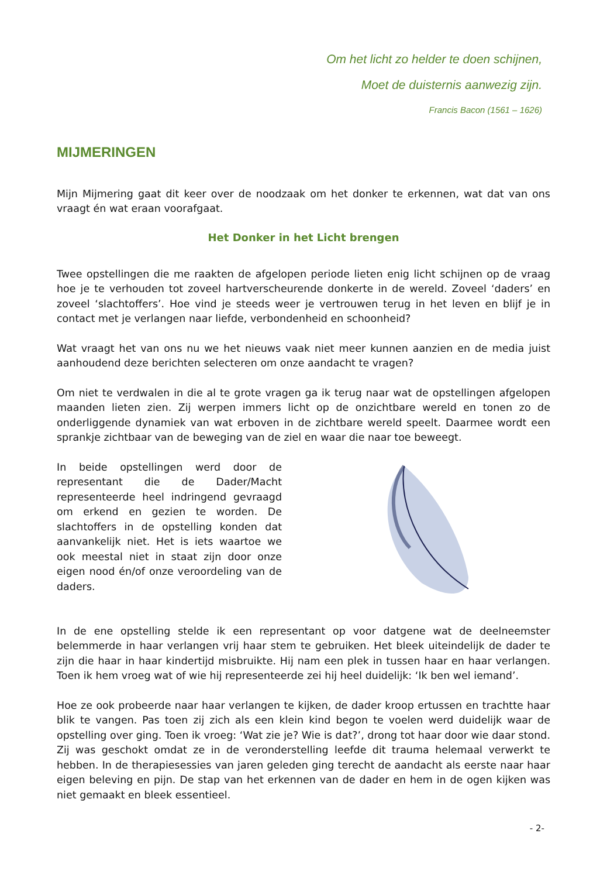Om het licht zo helder te doen schijnen,
Moet de duisternis aanwezig zijn.
Francis Bacon (1561 – 1626)
MIJMERINGEN
Mijn Mijmering gaat dit keer over de noodzaak om het donker te erkennen, wat dat van ons vraagt én wat eraan voorafgaat.
Het Donker in het Licht brengen
Twee opstellingen die me raakten de afgelopen periode lieten enig licht schijnen op de vraag hoe je te verhouden tot zoveel hartverscheurende donkerte in de wereld. Zoveel ‘daders’ en zoveel ‘slachtoffers’. Hoe vind je steeds weer je vertrouwen terug in het leven en blijf je in contact met je verlangen naar liefde, verbondenheid en schoonheid?
Wat vraagt het van ons nu we het nieuws vaak niet meer kunnen aanzien en de media juist aanhoudend deze berichten selecteren om onze aandacht te vragen?
Om niet te verdwalen in die al te grote vragen ga ik terug naar wat de opstellingen afgelopen maanden lieten zien. Zij werpen immers licht op de onzichtbare wereld en tonen zo de onderliggende dynamiek van wat erboven in de zichtbare wereld speelt. Daarmee wordt een sprankje zichtbaar van de beweging van de ziel en waar die naar toe beweegt.
In beide opstellingen werd door de representant die de Dader/Macht representeerde heel indringend gevraagd om erkend en gezien te worden. De slachtoffers in de opstelling konden dat aanvankelijk niet. Het is iets waartoe we ook meestal niet in staat zijn door onze eigen nood én/of onze veroordeling van de daders.
In de ene opstelling stelde ik een representant op voor datgene wat de deelneemster belemmerde in haar verlangen vrij haar stem te gebruiken. Het bleek uiteindelijk de dader te zijn die haar in haar kindertijd misbruikte. Hij nam een plek in tussen haar en haar verlangen. Toen ik hem vroeg wat of wie hij representeerde zei hij heel duidelijk: ‘Ik ben wel iemand’.
Hoe ze ook probeerde naar haar verlangen te kijken, de dader kroop ertussen en trachtte haar blik te vangen. Pas toen zij zich als een klein kind begon te voelen werd duidelijk waar de opstelling over ging. Toen ik vroeg: ‘Wat zie je? Wie is dat?’, drong tot haar door wie daar stond. Zij was geschokt omdat ze in de veronderstelling leefde dit trauma helemaal verwerkt te hebben. In de therapiesessies van jaren geleden ging terecht de aandacht als eerste naar haar eigen beleving en pijn. De stap van het erkennen van de dader en hem in de ogen kijken was niet gemaakt en bleek essentieel.
- 2-